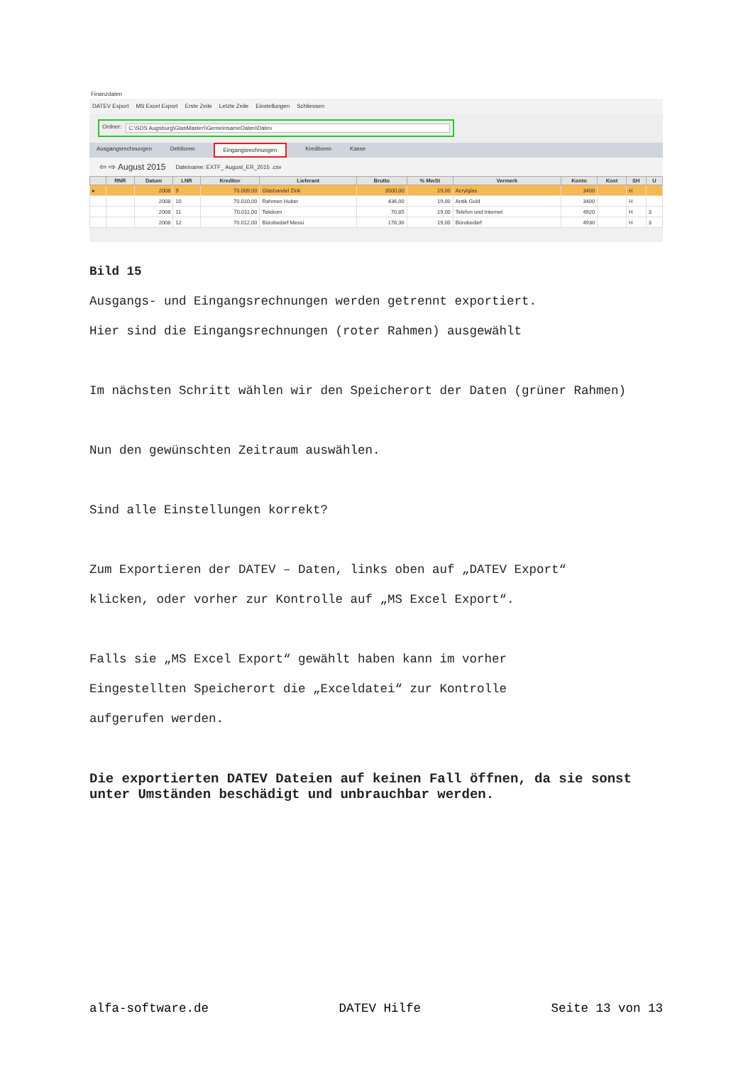Finanzdaten
DATEV Export MS Excel Export Erste Zeile Letzte Zeile Einstellungen Schliessen
Ordner:
C:\SDS Augsburg\GlasMaster\\GemeinsameDaten\Datev
Ausgangsrechnungen Debitoren Eingangsrechnungen Kreditoren Kasse
⇦ ⇨ August 2015 Dateiname: EXTF_ August_ER_2015 .csv
| | RNR | Datum | LNR | Kreditor | Lieferant | Brutto | % MwSt | Vermerk | Konto | Kost | SH | U |
| --- | --- | --- | --- | --- | --- | --- | --- | --- | --- | --- | --- | --- |
| ▸ | | 2008 | 9 | 70.009,00 | Glashandel Zink | 3500,00 | 19,00 | Acrylglas | 3400 | | H | |
| | | 2008 | 10 | 70.010,00 | Rahmen Huber | 436,00 | 19,00 | Antik Gold | 3400 | | H | |
| | | 2008 | 11 | 70.011,00 | Telekom | 70,85 | 19,00 | Telefon und Internet | 4920 | | H | 3 |
| | | 2008 | 12 | 70.012,00 | Bürobedarf Messi | 178,30 | 19,00 | Bürobedarf | 4930 | | H | 3 |
Bild 15
Ausgangs- und Eingangsrechnungen werden getrennt exportiert.
Hier sind die Eingangsrechnungen (roter Rahmen) ausgewählt
Im nächsten Schritt wählen wir den Speicherort der Daten (grüner Rahmen)
Nun den gewünschten Zeitraum auswählen.
Sind alle Einstellungen korrekt?
Zum Exportieren der DATEV – Daten, links oben auf „DATEV Export“
klicken, oder vorher zur Kontrolle auf „MS Excel Export“.
Falls sie „MS Excel Export“ gewählt haben kann im vorher
Eingestellten Speicherort die „Exceldatei“ zur Kontrolle
aufgerufen werden.
Die exportierten DATEV Dateien auf keinen Fall öffnen, da sie sonst unter Umständen beschädigt und unbrauchbar werden.
alfa-software.de DATEV Hilfe Seite 13 von 13